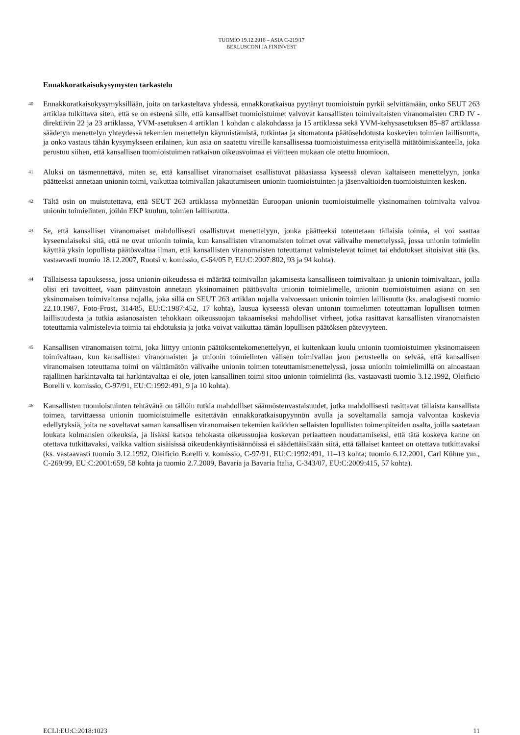TUOMIO 19.12.2018 – ASIA C-219/17
BERLUSCONI JA FININVEST
Ennakkoratkaisukysymysten tarkastelu
40 Ennakkoratkaisukysymyksillään, joita on tarkasteltava yhdessä, ennakkoratkaisua pyytänyt tuomioistuin pyrkii selvittämään, onko SEUT 263 artiklaa tulkittava siten, että se on esteenä sille, että kansalliset tuomioistuimet valvovat kansallisten toimivaltaisten viranomaisten CRD IV -direktiivin 22 ja 23 artiklassa, YVM-asetuksen 4 artiklan 1 kohdan c alakohdassa ja 15 artiklassa sekä YVM-kehysasetuksen 85–87 artiklassa säädetyn menettelyn yhteydessä tekemien menettelyn käynnistämistä, tutkintaa ja sitomatonta päätösehdotusta koskevien toimien laillisuutta, ja onko vastaus tähän kysymykseen erilainen, kun asia on saatettu vireille kansallisessa tuomioistuimessa erityisellä mitätöimiskanteella, joka perustuu siihen, että kansallisen tuomioistuimen ratkaisun oikeusvoimaa ei väitteen mukaan ole otettu huomioon.
41 Aluksi on täsmennettävä, miten se, että kansalliset viranomaiset osallistuvat pääasiassa kyseessä olevan kaltaiseen menettelyyn, jonka päätteeksi annetaan unionin toimi, vaikuttaa toimivallan jakautumiseen unionin tuomioistuinten ja jäsenvaltioiden tuomioistuinten kesken.
42 Tältä osin on muistutettava, että SEUT 263 artiklassa myönnetään Euroopan unionin tuomioistuimelle yksinomainen toimivalta valvoa unionin toimielinten, joihin EKP kuuluu, toimien laillisuutta.
43 Se, että kansalliset viranomaiset mahdollisesti osallistuvat menettelyyn, jonka päätteeksi toteutetaan tällaisia toimia, ei voi saattaa kyseenalaiseksi sitä, että ne ovat unionin toimia, kun kansallisten viranomaisten toimet ovat välivaihe menettelyssä, jossa unionin toimielin käyttää yksin lopullista päätösvaltaa ilman, että kansallisten viranomaisten toteuttamat valmistelevat toimet tai ehdotukset sitoisivat sitä (ks. vastaavasti tuomio 18.12.2007, Ruotsi v. komissio, C-64/05 P, EU:C:2007:802, 93 ja 94 kohta).
44 Tällaisessa tapauksessa, jossa unionin oikeudessa ei määrätä toimivallan jakamisesta kansalliseen toimivaltaan ja unionin toimivaltaan, joilla olisi eri tavoitteet, vaan päinvastoin annetaan yksinomainen päätösvalta unionin toimielimelle, unionin tuomioistuimen asiana on sen yksinomaisen toimivaltansa nojalla, joka sillä on SEUT 263 artiklan nojalla valvoessaan unionin toimien laillisuutta (ks. analogisesti tuomio 22.10.1987, Foto-Frost, 314/85, EU:C:1987:452, 17 kohta), lausua kyseessä olevan unionin toimielimen toteuttaman lopullisen toimen laillisuudesta ja tutkia asianosaisten tehokkaan oikeussuojan takaamiseksi mahdolliset virheet, jotka rasittavat kansallisten viranomaisten toteuttamia valmistelevia toimia tai ehdotuksia ja jotka voivat vaikuttaa tämän lopullisen päätöksen pätevyyteen.
45 Kansallisen viranomaisen toimi, joka liittyy unionin päätöksentekomenettelyyn, ei kuitenkaan kuulu unionin tuomioistuimen yksinomaiseen toimivaltaan, kun kansallisten viranomaisten ja unionin toimielinten välisen toimivallan jaon perusteella on selvää, että kansallisen viranomaisen toteuttama toimi on välttämätön välivaihe unionin toimen toteuttamismenettelyssä, jossa unionin toimielimillä on ainoastaan rajallinen harkintavalta tai harkintavaltaa ei ole, joten kansallinen toimi sitoo unionin toimielintä (ks. vastaavasti tuomio 3.12.1992, Oleificio Borelli v. komissio, C-97/91, EU:C:1992:491, 9 ja 10 kohta).
46 Kansallisten tuomioistuinten tehtävänä on tällöin tutkia mahdolliset säännöstenvastaisuudet, jotka mahdollisesti rasittavat tällaista kansallista toimea, tarvittaessa unionin tuomioistuimelle esitettävän ennakkoratkaisupyynnön avulla ja soveltamalla samoja valvontaa koskevia edellytyksiä, joita ne soveltavat saman kansallisen viranomaisen tekemien kaikkien sellaisten lopullisten toimenpiteiden osalta, joilla saatetaan loukata kolmansien oikeuksia, ja lisäksi katsoa tehokasta oikeussuojaa koskevan periaatteen noudattamiseksi, että tätä koskeva kanne on otettava tutkittavaksi, vaikka valtion sisäisissä oikeudenkäyntisäännöissä ei säädettäisikään siitä, että tällaiset kanteet on otettava tutkittavaksi (ks. vastaavasti tuomio 3.12.1992, Oleificio Borelli v. komissio, C-97/91, EU:C:1992:491, 11–13 kohta; tuomio 6.12.2001, Carl Kühne ym., C-269/99, EU:C:2001:659, 58 kohta ja tuomio 2.7.2009, Bavaria ja Bavaria Italia, C-343/07, EU:C:2009:415, 57 kohta).
ECLI:EU:C:2018:1023 11